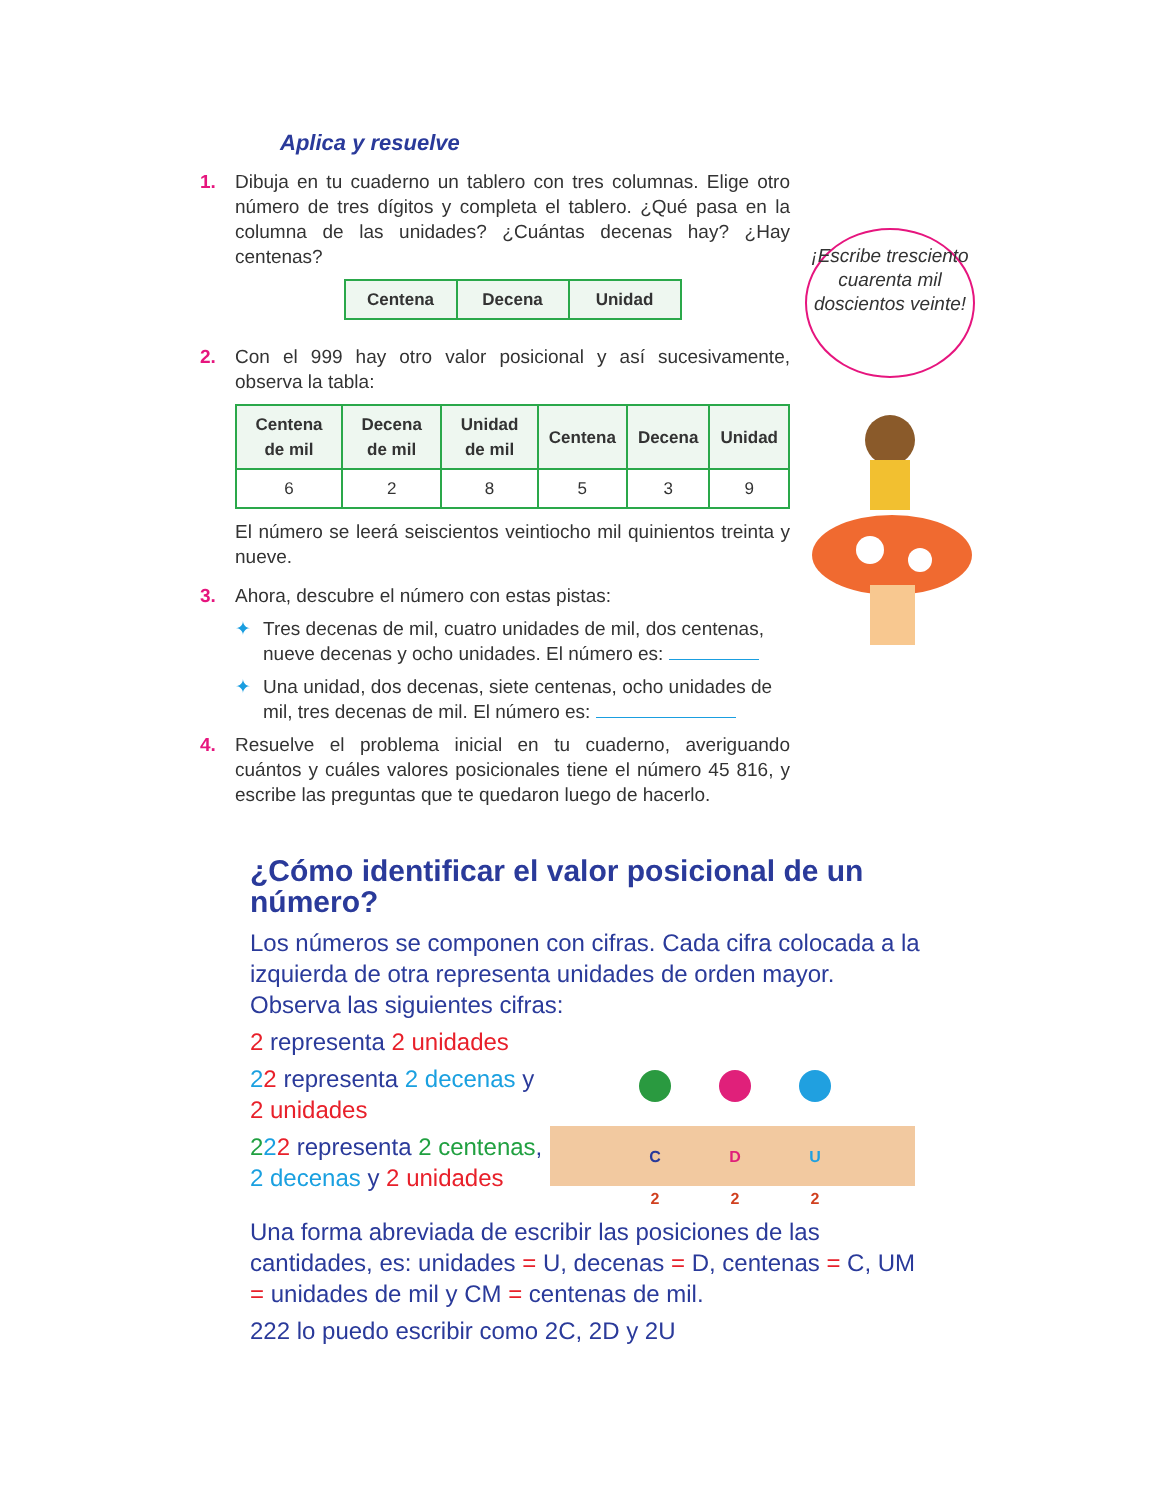Aplica y resuelve
1. Dibuja en tu cuaderno un tablero con tres columnas. Elige otro número de tres dígitos y completa el tablero. ¿Qué pasa en la columna de las unidades? ¿Cuántas decenas hay? ¿Hay centenas?
| Centena | Decena | Unidad |
| --- | --- | --- |
2. Con el 999 hay otro valor posicional y así sucesivamente, observa la tabla:
| Centena de mil | Decena de mil | Unidad de mil | Centena | Decena | Unidad |
| --- | --- | --- | --- | --- | --- |
| 6 | 2 | 8 | 5 | 3 | 9 |
El número se leerá seiscientos veintiocho mil quinientos treinta y nueve.
3. Ahora, descubre el número con estas pistas:
✦ Tres decenas de mil, cuatro unidades de mil, dos centenas, nueve decenas y ocho unidades. El número es:
✦ Una unidad, dos decenas, siete centenas, ocho unidades de mil, tres decenas de mil. El número es:
4. Resuelve el problema inicial en tu cuaderno, averiguando cuántos y cuáles valores posicionales tiene el número 45 816, y escribe las preguntas que te quedaron luego de hacerlo.
¡Escribe tresciento cuarenta mil doscientos veinte!
¿Cómo identificar el valor posicional de un número?
Los números se componen con cifras. Cada cifra colocada a la izquierda de otra representa unidades de orden mayor. Observa las siguientes cifras:
2 representa 2 unidades
22 representa 2 decenas y 2 unidades
222 representa 2 centenas, 2 decenas y 2 unidades
C
D
U
2
2
2
Una forma abreviada de escribir las posiciones de las cantidades, es: unidades = U, decenas = D, centenas = C, UM = unidades de mil y CM = centenas de mil.
222 lo puedo escribir como 2C, 2D y 2U